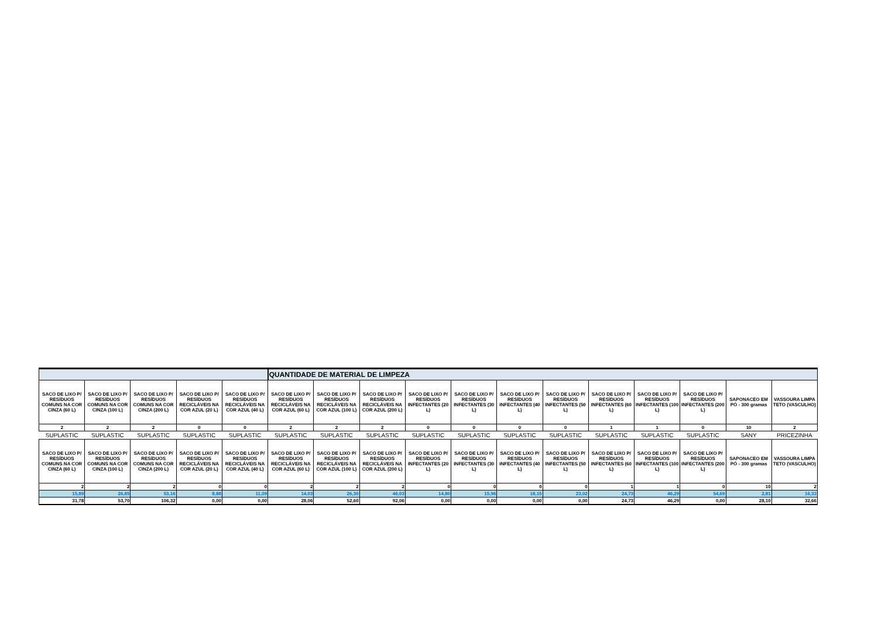| | | | | | QUANTIDADE DE MATERIAL DE LIMPEZA | | | | | | | | | | | |
| --- | --- | --- | --- | --- | --- | --- | --- | --- | --- | --- | --- | --- | --- | --- | --- | --- |
| SACO DE LIXO P/ RESÍDUOS COMUNS NA COR CINZA (60 L) | SACO DE LIXO P/ RESÍDUOS COMUNS NA COR CINZA (100 L) | SACO DE LIXO P/ RESÍDUOS COMUNS NA COR CINZA (200 L) | SACO DE LIXO P/ RESÍDUOS RECICLÁVEIS NA COR AZUL (20 L) | SACO DE LIXO P/ RESÍDUOS RECICLÁVEIS NA COR AZUL (40 L) | SACO DE LIXO P/ RESÍDUOS RECICLÁVEIS NA COR AZUL (60 L) | SACO DE LIXO P/ RESÍDUOS RECICLÁVEIS NA COR AZUL (100 L) | SACO DE LIXO P/ RESÍDUOS RECICLÁVEIS NA COR AZUL (200 L) | SACO DE LIXO P/ RESÍDUOS INFECTANTES (20 L) | SACO DE LIXO P/ RESÍDUOS INFECTANTES (30 L) | SACO DE LIXO P/ RESÍDUOS INFECTANTES (40 L) | SACO DE LIXO P/ RESÍDUOS INFECTANTES (50 L) | SACO DE LIXO P/ RESÍDUOS INFECTANTES (60 L) | SACO DE LIXO P/ RESÍDUOS INFECTANTES (100 L) | SACO DE LIXO P/ RESÍDUOS INFECTANTES (200 L) | SAPONACEO EM PÓ - 300 gramas | VASSOURA LIMPA TETO (VASCULHO) |
| 2 | 2 | 2 | 0 | 0 | 2 | 2 | 2 | 0 | 0 | 0 | 0 | 1 | 1 | 0 | 10 | 2 |
| SUPLASTIC | SUPLASTIC | SUPLASTIC | SUPLASTIC | SUPLASTIC | SUPLASTIC | SUPLASTIC | SUPLASTIC | SUPLASTIC | SUPLASTIC | SUPLASTIC | SUPLASTIC | SUPLASTIC | SUPLASTIC | SUPLASTIC | SANY | PRICEZINHA |
| SACO DE LIXO P/ RESÍDUOS COMUNS NA COR CINZA (60 L) | SACO DE LIXO P/ RESÍDUOS COMUNS NA COR CINZA (100 L) | SACO DE LIXO P/ RESÍDUOS COMUNS NA COR CINZA (200 L) | SACO DE LIXO P/ RESÍDUOS RECICLÁVEIS NA COR AZUL (20 L) | SACO DE LIXO P/ RESÍDUOS RECICLÁVEIS NA COR AZUL (40 L) | SACO DE LIXO P/ RESÍDUOS RECICLÁVEIS NA COR AZUL (60 L) | SACO DE LIXO P/ RESÍDUOS RECICLÁVEIS NA COR AZUL (100 L) | SACO DE LIXO P/ RESÍDUOS RECICLÁVEIS NA COR AZUL (200 L) | SACO DE LIXO P/ RESÍDUOS INFECTANTES (20 L) | SACO DE LIXO P/ RESÍDUOS INFECTANTES (30 L) | SACO DE LIXO P/ RESÍDUOS INFECTANTES (40 L) | SACO DE LIXO P/ RESÍDUOS INFECTANTES (50 L) | SACO DE LIXO P/ RESÍDUOS INFECTANTES (60 L) | SACO DE LIXO P/ RESÍDUOS INFECTANTES (100 L) | SACO DE LIXO P/ RESÍDUOS INFECTANTES (200 L) | SAPONACEO EM PÓ - 300 gramas | VASSOURA LIMPA TETO (VASCULHO) |
| 2 | 2 | 2 | 0 | 0 | 2 | 2 | 2 | 0 | 0 | 0 | 0 | 1 | 1 | 0 | 10 | 2 |
| 15,89 | 26,85 | 53,16 | 8,88 | 11,09 | 14,03 | 26,30 | 46,03 | 14,80 | 15,96 | 18,15 | 23,02 | 24,73 | 46,29 | 54,69 | 2,81 | 16,33 |
| 31,78 | 53,70 | 106,32 | 0,00 | 0,00 | 28,06 | 52,60 | 92,06 | 0,00 | 0,00 | 0,00 | 0,00 | 24,73 | 46,29 | 0,00 | 28,10 | 32,66 |